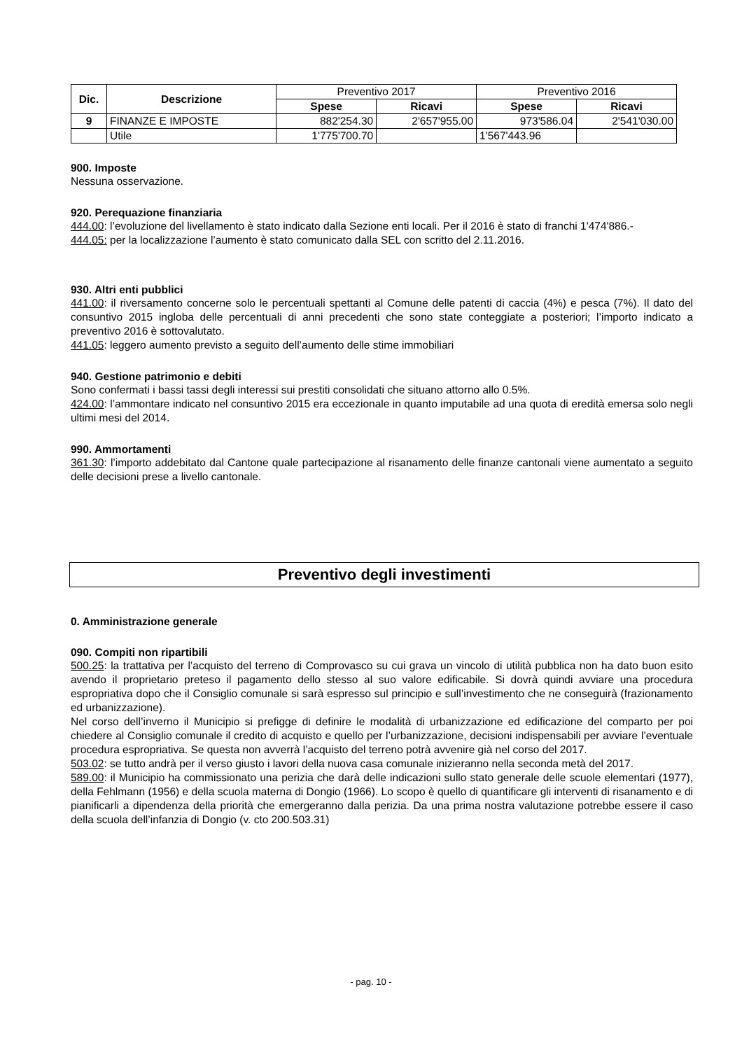| Dic. | Descrizione | Preventivo 2017 | | Preventivo 2016 | |
| | | Spese | Ricavi | Spese | Ricavi |
| 9 | FINANZE E IMPOSTE | 882'254.30 | 2'657'955.00 | 973'586.04 | 2'541'030.00 |
| | Utile | 1'775'700.70 | | 1'567'443.96 | |
900. Imposte
Nessuna osservazione.
920. Perequazione finanziaria
444.00: l’evoluzione del livellamento è stato indicato dalla Sezione enti locali. Per il 2016 è stato di franchi 1'474'886.-
444.05: per la localizzazione l’aumento è stato comunicato dalla SEL con scritto del 2.11.2016.
930. Altri enti pubblici
441.00: il riversamento concerne solo le percentuali spettanti al Comune delle patenti di caccia (4%) e pesca (7%). Il dato del consuntivo 2015 ingloba delle percentuali di anni precedenti che sono state conteggiate a posteriori; l’importo indicato a preventivo 2016 è sottovalutato.
441.05: leggero aumento previsto a seguito dell’aumento delle stime immobiliari
940. Gestione patrimonio e debiti
Sono confermati i bassi tassi degli interessi sui prestiti consolidati che situano attorno allo 0.5%.
424.00: l’ammontare indicato nel consuntivo 2015 era eccezionale in quanto imputabile ad una quota di eredità emersa solo negli ultimi mesi del 2014.
990. Ammortamenti
361.30: l’importo addebitato dal Cantone quale partecipazione al risanamento delle finanze cantonali viene aumentato a seguito delle decisioni prese a livello cantonale.
Preventivo degli investimenti
0. Amministrazione generale
090. Compiti non ripartibili
500.25: la trattativa per l’acquisto del terreno di Comprovasco su cui grava un vincolo di utilità pubblica non ha dato buon esito avendo il proprietario preteso il pagamento dello stesso al suo valore edificabile. Si dovrà quindi avviare una procedura espropriativa dopo che il Consiglio comunale si sarà espresso sul principio e sull’investimento che ne conseguirà (frazionamento ed urbanizzazione).
Nel corso dell’inverno il Municipio si prefigge di definire le modalità di urbanizzazione ed edificazione del comparto per poi chiedere al Consiglio comunale il credito di acquisto e quello per l’urbanizzazione, decisioni indispensabili per avviare l’eventuale procedura espropriativa. Se questa non avverrà l’acquisto del terreno potrà avvenire già nel corso del 2017.
503.02: se tutto andrà per il verso giusto i lavori della nuova casa comunale inizieranno nella seconda metà del 2017.
589.00: il Municipio ha commissionato una perizia che darà delle indicazioni sullo stato generale delle scuole elementari (1977), della Fehlmann (1956) e della scuola materna di Dongio (1966). Lo scopo è quello di quantificare gli interventi di risanamento e di pianificarli a dipendenza della priorità che emergeranno dalla perizia. Da una prima nostra valutazione potrebbe essere il caso della scuola dell’infanzia di Dongio (v. cto 200.503.31)
- pag. 10 -